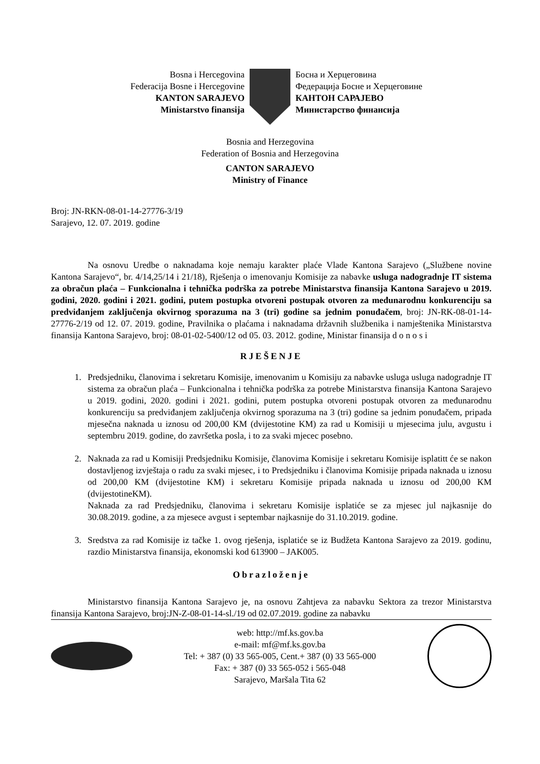Bosna i Hercegovina
Federacija Bosne i Hercegovine
KANTON SARAJEVO
Ministarstvo finansija
Босна и Херцеговина
Федерација Босне и Херцеговине
КАНТОН САРАЈЕВО
Министарство финансија
Bosnia and Herzegovina
Federation of Bosnia and Herzegovina
CANTON SARAJEVO
Ministry of Finance
Broj: JN-RKN-08-01-14-27776-3/19
Sarajevo, 12. 07. 2019. godine
Na osnovu Uredbe o naknadama koje nemaju karakter plaće Vlade Kantona Sarajevo („Službene novine Kantona Sarajevo“, br. 4/14,25/14 i 21/18), Rješenja o imenovanju Komisije za nabavke usluga nadogradnje IT sistema za obračun plaća – Funkcionalna i tehnička podrška za potrebe Ministarstva finansija Kantona Sarajevo u 2019. godini, 2020. godini i 2021. godini, putem postupka otvoreni postupak otvoren za međunarodnu konkurenciju sa predviđanjem zaključenja okvirnog sporazuma na 3 (tri) godine sa jednim ponuđačem, broj: JN-RK-08-01-14- 27776-2/19 od 12. 07. 2019. godine, Pravilnika o plaćama i naknadama državnih službenika i namještenika Ministarstva finansija Kantona Sarajevo, broj: 08-01-02-5400/12 od 05. 03. 2012. godine, Ministar finansija d o n o s i
RJEŠENJE
1. Predsjedniku, članovima i sekretaru Komisije, imenovanim u Komisiju za nabavke usluga usluga nadogradnje IT sistema za obračun plaća – Funkcionalna i tehnička podrška za potrebe Ministarstva finansija Kantona Sarajevo u 2019. godini, 2020. godini i 2021. godini, putem postupka otvoreni postupak otvoren za međunarodnu konkurenciju sa predviđanjem zaključenja okvirnog sporazuma na 3 (tri) godine sa jednim ponuđačem, pripada mjesečna naknada u iznosu od 200,00 KM (dvijestotine KM) za rad u Komisiji u mjesecima julu, avgustu i septembru 2019. godine, do završetka posla, i to za svaki mjecec posebno.
2. Naknada za rad u Komisiji Predsjedniku Komisije, članovima Komisije i sekretaru Komisije isplatitt će se nakon dostavljenog izvještaja o radu za svaki mjesec, i to Predsjedniku i članovima Komisije pripada naknada u iznosu od 200,00 KM (dvijestotine KM) i sekretaru Komisije pripada naknada u iznosu od 200,00 KM (dvijestotineKM).
Naknada za rad Predsjedniku, članovima i sekretaru Komisije isplatiće se za mjesec jul najkasnije do 30.08.2019. godine, a za mjesece avgust i septembar najkasnije do 31.10.2019. godine.
3. Sredstva za rad Komisije iz tačke 1. ovog rješenja, isplatiće se iz Budžeta Kantona Sarajevo za 2019. godinu, razdio Ministarstva finansija, ekonomski kod 613900 – JAK005.
Obrazloženje
Ministarstvo finansija Kantona Sarajevo je, na osnovu Zahtjeva za nabavku Sektora za trezor Ministarstva finansija Kantona Sarajevo, broj:JN-Z-08-01-14-sl./19 od 02.07.2019. godine za nabavku
web: http://mf.ks.gov.ba
e-mail: mf@mf.ks.gov.ba
Tel: + 387 (0) 33 565-005, Cent.+ 387 (0) 33 565-000
Fax: + 387 (0) 33 565-052 i 565-048
Sarajevo, Maršala Tita 62